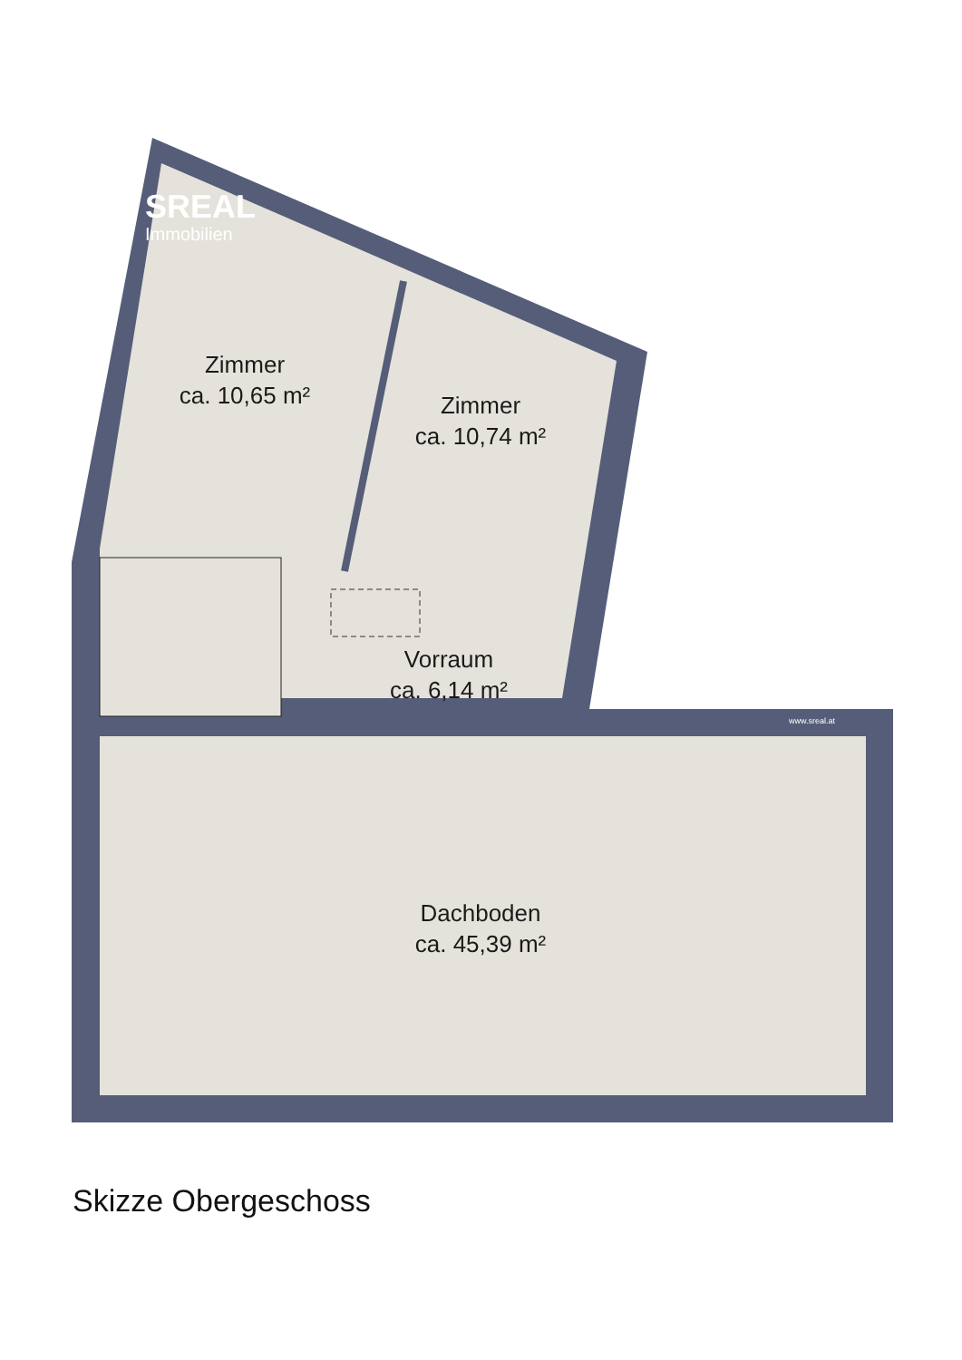SREAL
Immobilien
Zimmer
ca. 10,65 m²
Zimmer
ca. 10,74 m²
Vorraum
ca. 6,14 m²
www.sreal.at
Dachboden
ca. 45,39 m²
Skizze Obergeschoss